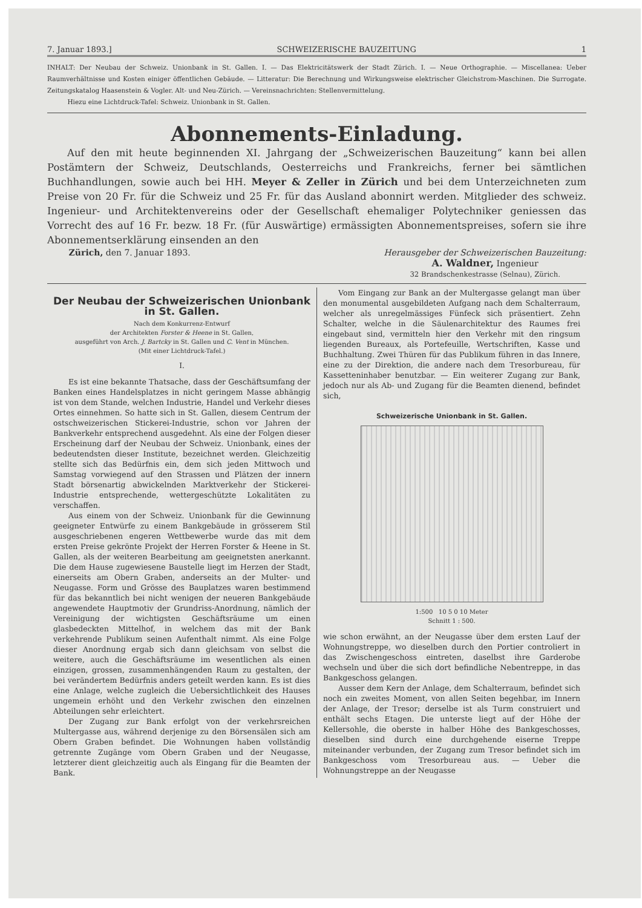7. Januar 1893.] SCHWEIZERISCHE BAUZEITUNG 1
INHALT: Der Neubau der Schweiz. Unionbank in St. Gallen. I. — Das Elektricitätswerk der Stadt Zürich. I. — Neue Orthographie. — Miscellanea: Ueber Raumverhältnisse und Kosten einiger öffentlichen Gebäude. — Litteratur: Die Berechnung und Wirkungsweise elektrischer Gleichstrom-Maschinen. Die Surrogate. Zeitungskatalog Haasenstein & Vogler. Alt- und Neu-Zürich. — Vereinsnachrichten: Stellenvermittelung.
Hiezu eine Lichtdruck-Tafel: Schweiz. Unionbank in St. Gallen.
Abonnements-Einladung.
Auf den mit heute beginnenden XI. Jahrgang der „Schweizerischen Bauzeitung“ kann bei allen Postämtern der Schweiz, Deutschlands, Oesterreichs und Frankreichs, ferner bei sämtlichen Buchhandlungen, sowie auch bei HH. Meyer & Zeller in Zürich und bei dem Unterzeichneten zum Preise von 20 Fr. für die Schweiz und 25 Fr. für das Ausland abonnirt werden. Mitglieder des schweiz. Ingenieur- und Architektenvereins oder der Gesellschaft ehemaliger Polytechniker geniessen das Vorrecht des auf 16 Fr. bezw. 18 Fr. (für Auswärtige) ermässigten Abonnementspreises, sofern sie ihre Abonnementserklärung einsenden an den
Zürich, den 7. Januar 1893. Herausgeber der Schweizerischen Bauzeitung:
A. Waldner, Ingenieur
32 Brandschenkestrasse (Selnau), Zürich.
Der Neubau der Schweizerischen Unionbank in St. Gallen.
Nach dem Konkurrenz-Entwurf
der Architekten Forster & Heene in St. Gallen,
ausgeführt von Arch. J. Bartcky in St. Gallen und C. Vent in München.
(Mit einer Lichtdruck-Tafel.)
I.
Es ist eine bekannte Thatsache, dass der Geschäftsumfang der Banken eines Handelsplatzes in nicht geringem Masse abhängig ist von dem Stande, welchen Industrie, Handel und Verkehr dieses Ortes einnehmen. So hatte sich in St. Gallen, diesem Centrum der ostschweizerischen Stickerei-Industrie, schon vor Jahren der Bankverkehr entsprechend ausgedehnt. Als eine der Folgen dieser Erscheinung darf der Neubau der Schweiz. Unionbank, eines der bedeutendsten dieser Institute, bezeichnet werden. Gleichzeitig stellte sich das Bedürfnis ein, dem sich jeden Mittwoch und Samstag vorwiegend auf den Strassen und Plätzen der innern Stadt börsenartig abwickelnden Marktverkehr der Stickerei-Industrie entsprechende, wettergeschützte Lokalitäten zu verschaffen.
Aus einem von der Schweiz. Unionbank für die Gewinnung geeigneter Entwürfe zu einem Bankgebäude in grösserem Stil ausgeschriebenen engeren Wettbewerbe wurde das mit dem ersten Preise gekrönte Projekt der Herren Forster & Heene in St. Gallen, als der weiteren Bearbeitung am geeignetsten anerkannt. Die dem Hause zugewiesene Baustelle liegt im Herzen der Stadt, einerseits am Obern Graben, anderseits an der Multer- und Neugasse. Form und Grösse des Bauplatzes waren bestimmend für das bekanntlich bei nicht wenigen der neueren Bankgebäude angewendete Hauptmotiv der Grundriss-Anordnung, nämlich der Vereinigung der wichtigsten Geschäftsräume um einen glasbedeckten Mittelhof, in welchem das mit der Bank verkehrende Publikum seinen Aufenthalt nimmt. Als eine Folge dieser Anordnung ergab sich dann gleichsam von selbst die weitere, auch die Geschäftsräume im wesentlichen als einen einzigen, grossen, zusammenhängenden Raum zu gestalten, der bei verändertem Bedürfnis anders geteilt werden kann. Es ist dies eine Anlage, welche zugleich die Uebersichtlichkeit des Hauses ungemein erhöht und den Verkehr zwischen den einzelnen Abteilungen sehr erleichtert.
Der Zugang zur Bank erfolgt von der verkehrsreichen Multergasse aus, während derjenige zu den Börsensälen sich am Obern Graben befindet. Die Wohnungen haben vollständig getrennte Zugänge vom Obern Graben und der Neugasse, letzterer dient gleichzeitig auch als Eingang für die Beamten der Bank.
Vom Eingang zur Bank an der Multergasse gelangt man über den monumental ausgebildeten Aufgang nach dem Schalterraum, welcher als unregelmässiges Fünfeck sich präsentiert. Zehn Schalter, welche in die Säulenarchitektur des Raumes frei eingebaut sind, vermitteln hier den Verkehr mit den ringsum liegenden Bureaux, als Portefeuille, Wertschriften, Kasse und Buchhaltung. Zwei Thüren für das Publikum führen in das Innere, eine zu der Direktion, die andere nach dem Tresorbureau, für Kassetteninhaber benutzbar. — Ein weiterer Zugang zur Bank, jedoch nur als Ab- und Zugang für die Beamten dienend, befindet sich,
Schweizerische Unionbank in St. Gallen.
1:500 10 5 0 10 Meter
Schnitt 1 : 500.
wie schon erwähnt, an der Neugasse über dem ersten Lauf der Wohnungstreppe, wo dieselben durch den Portier controliert in das Zwischengeschoss eintreten, daselbst ihre Garderobe wechseln und über die sich dort befindliche Nebentreppe, in das Bankgeschoss gelangen.
Ausser dem Kern der Anlage, dem Schalterraum, befindet sich noch ein zweites Moment, von allen Seiten begehbar, im Innern der Anlage, der Tresor; derselbe ist als Turm construiert und enthält sechs Etagen. Die unterste liegt auf der Höhe der Kellersohle, die oberste in halber Höhe des Bankgeschosses, dieselben sind durch eine durchgehende eiserne Treppe miteinander verbunden, der Zugang zum Tresor befindet sich im Bankgeschoss vom Tresorbureau aus. — Ueber die Wohnungstreppe an der Neugasse